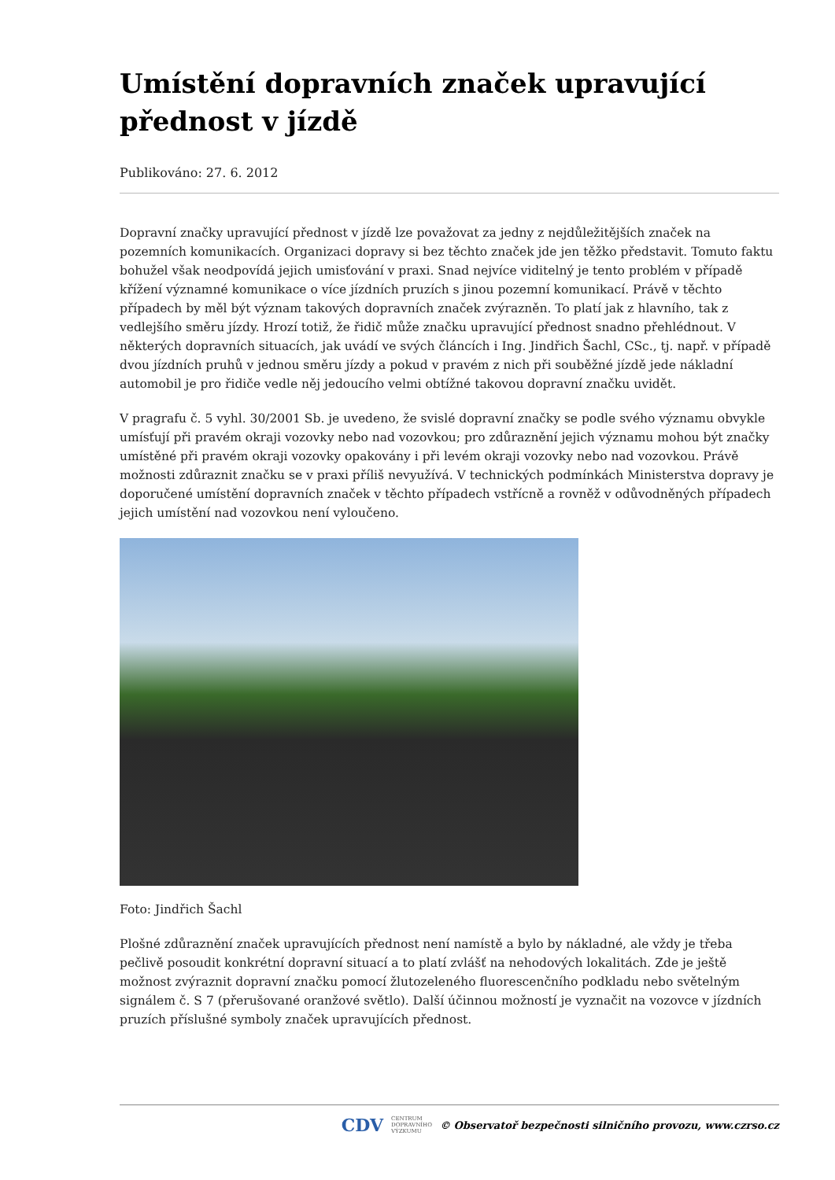Umístění dopravních značek upravující přednost v jízdě
Publikováno: 27. 6. 2012
Dopravní značky upravující přednost v jízdě lze považovat za jedny z nejdůležitějších značek na pozemních komunikacích. Organizaci dopravy si bez těchto značek jde jen těžko představit. Tomuto faktu bohužel však neodpovídá jejich umisťování v praxi. Snad nejvíce viditelný je tento problém v případě křížení významné komunikace o více jízdních pruzích s jinou pozemní komunikací. Právě v těchto případech by měl být význam takových dopravních značek zvýrazněn. To platí jak z hlavního, tak z vedlejšího směru jízdy. Hrozí totiž, že řidič může značku upravující přednost snadno přehlédnout. V některých dopravních situacích, jak uvádí ve svých článcích i Ing. Jindřich Šachl, CSc., tj. např. v případě dvou jízdních pruhů v jednou směru jízdy a pokud v pravém z nich při souběžné jízdě jede nákladní automobil je pro řidiče vedle něj jedoucího velmi obtížné takovou dopravní značku uvidět.
V pragrafu č. 5 vyhl. 30/2001 Sb. je uvedeno, že svislé dopravní značky se podle svého významu obvykle umísťují při pravém okraji vozovky nebo nad vozovkou; pro zdůraznění jejich významu mohou být značky umístěné při pravém okraji vozovky opakovány i při levém okraji vozovky nebo nad vozovkou. Právě možnosti zdůraznit značku se v praxi příliš nevyužívá. V technických podmínkách Ministerstva dopravy je doporučené umístění dopravních značek v těchto případech vstřícně a rovněž v odůvodněných případech jejich umístění nad vozovkou není vyloučeno.
Foto: Jindřich Šachl
Plošné zdůraznění značek upravujících přednost není namístě a bylo by nákladné, ale vždy je třeba pečlivě posoudit konkrétní dopravní situací a to platí zvlášť na nehodových lokalitách. Zde je ještě možnost zvýraznit dopravní značku pomocí žlutozeleného fluorescenčního podkladu nebo světelným signálem č. S 7 (přerušované oranžové světlo). Další účinnou možností je vyznačit na vozovce v jízdních pruzích příslušné symboly značek upravujících přednost.
CDV CENTRUM
DOPRAVNÍHO
VÝZKUMU © Observatoř bezpečnosti silničního provozu, www.czrso.cz